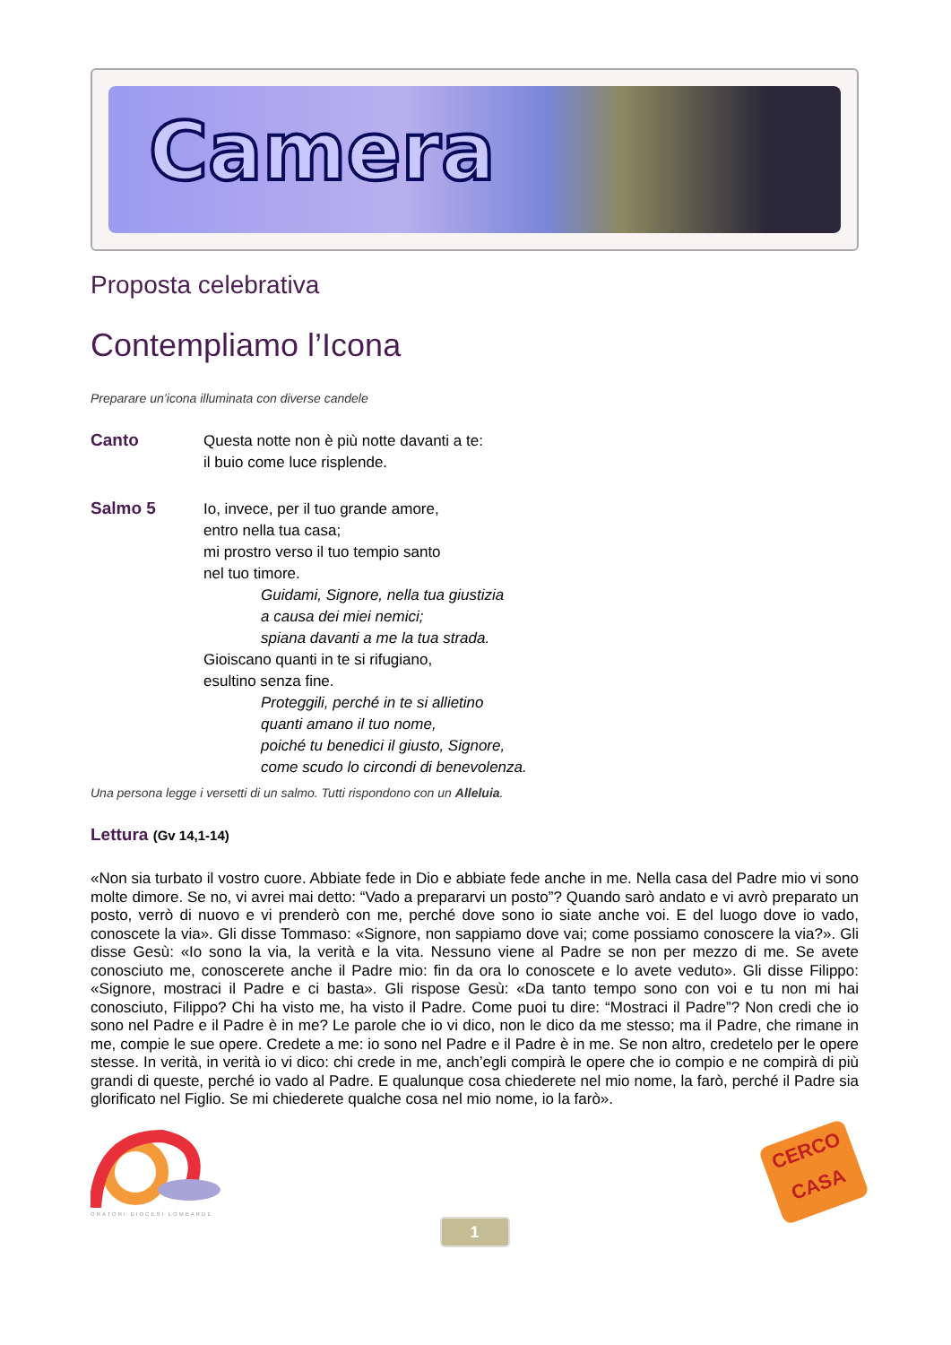Camera
Proposta celebrativa
Contempliamo l’Icona
Preparare un’icona illuminata con diverse candele
Canto
Questa notte non è più notte davanti a te:
il buio come luce risplende.
Salmo 5
Io, invece, per il tuo grande amore,
entro nella tua casa;
mi prostro verso il tuo tempio santo
nel tuo timore.
Guidami, Signore, nella tua giustizia
a causa dei miei nemici;
spiana davanti a me la tua strada.
Gioiscano quanti in te si rifugiano,
esultino senza fine.
Proteggili, perché in te si allietino
quanti amano il tuo nome,
poiché tu benedici il giusto, Signore,
come scudo lo circondi di benevolenza.
Una persona legge i versetti di un salmo. Tutti rispondono con un Alleluia.
Lettura (Gv 14,1-14)
«Non sia turbato il vostro cuore. Abbiate fede in Dio e abbiate fede anche in me. Nella casa del Padre mio vi sono molte dimore. Se no, vi avrei mai detto: “Vado a prepararvi un posto”? Quando sarò andato e vi avrò preparato un posto, verrò di nuovo e vi prenderò con me, perché dove sono io siate anche voi. E del luogo dove io vado, conoscete la via». Gli disse Tommaso: «Signore, non sappiamo dove vai; come possiamo conoscere la via?». Gli disse Gesù: «Io sono la via, la verità e la vita. Nessuno viene al Padre se non per mezzo di me. Se avete conosciuto me, conoscerete anche il Padre mio: fin da ora lo conoscete e lo avete veduto». Gli disse Filippo: «Signore, mostraci il Padre e ci basta». Gli rispose Gesù: «Da tanto tempo sono con voi e tu non mi hai conosciuto, Filippo? Chi ha visto me, ha visto il Padre. Come puoi tu dire: “Mostraci il Padre”? Non credi che io sono nel Padre e il Padre è in me? Le parole che io vi dico, non le dico da me stesso; ma il Padre, che rimane in me, compie le sue opere. Credete a me: io sono nel Padre e il Padre è in me. Se non altro, credetelo per le opere stesse. In verità, in verità io vi dico: chi crede in me, anch’egli compirà le opere che io compio e ne compirà di più grandi di queste, perché io vado al Padre. E qualunque cosa chiederete nel mio nome, la farò, perché il Padre sia glorificato nel Figlio. Se mi chiederete qualche cosa nel mio nome, io la farò».
ORATORI DIOCESI LOMBARDE
CERCO CASA
1